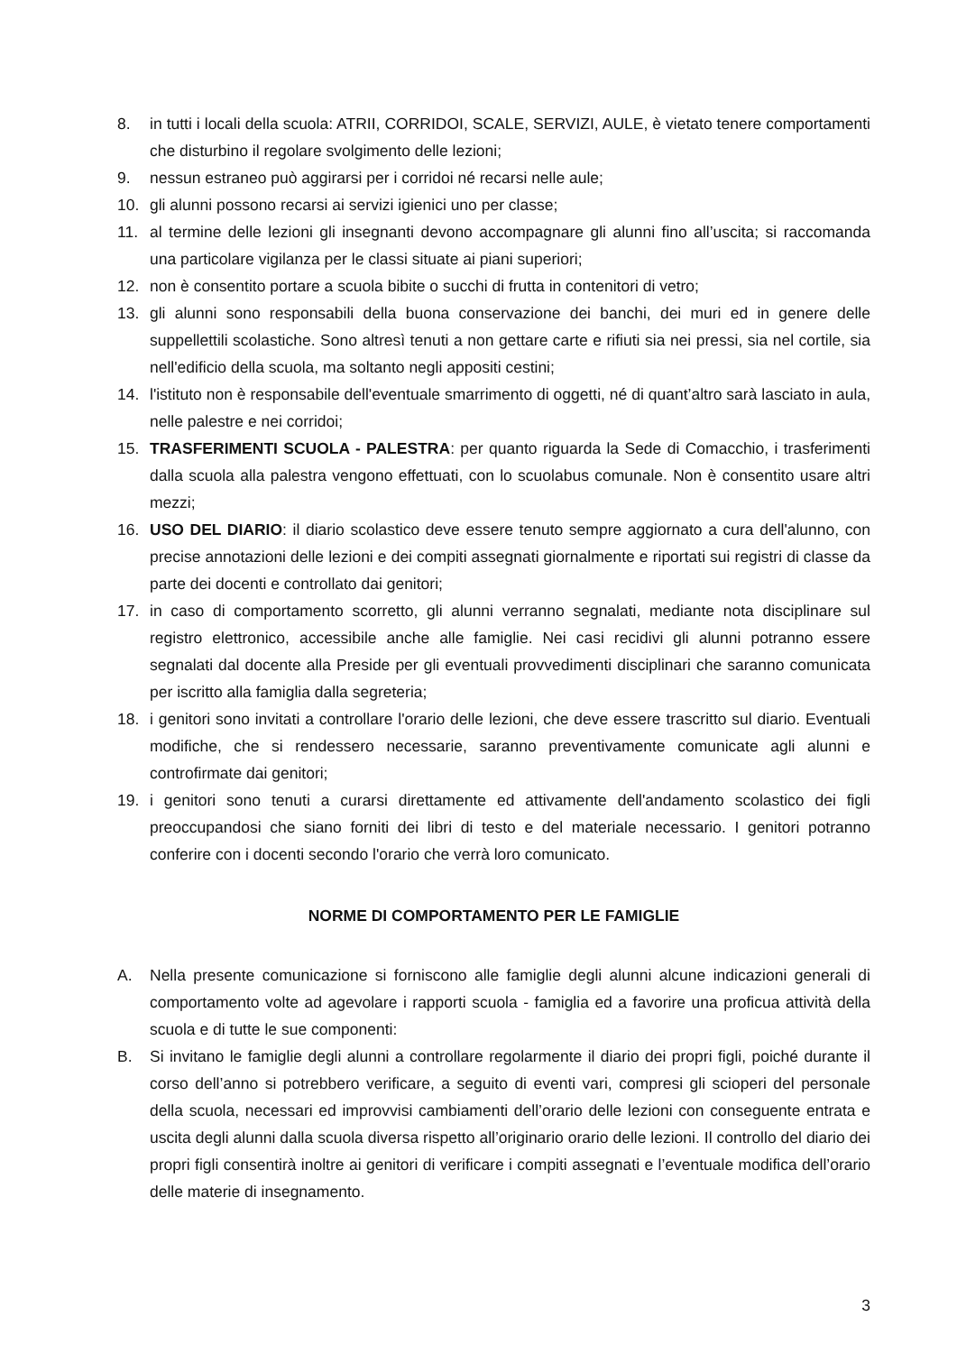8. in tutti i locali della scuola: ATRII, CORRIDOI, SCALE, SERVIZI, AULE, è vietato tenere comportamenti che disturbino il regolare svolgimento delle lezioni;
9. nessun estraneo può aggirarsi per i corridoi né recarsi nelle aule;
10. gli alunni possono recarsi ai servizi igienici uno per classe;
11. al termine delle lezioni gli insegnanti devono accompagnare gli alunni fino all’uscita; si raccomanda una particolare vigilanza per le classi situate ai piani superiori;
12. non è consentito portare a scuola bibite o succhi di frutta in contenitori di vetro;
13. gli alunni sono responsabili della buona conservazione dei banchi, dei muri ed in genere delle suppellettili scolastiche. Sono altresì tenuti a non gettare carte e rifiuti sia nei pressi, sia nel cortile, sia nell'edificio della scuola, ma soltanto negli appositi cestini;
14. l'istituto non è responsabile dell'eventuale smarrimento di oggetti, né di quant’altro sarà lasciato in aula, nelle palestre e nei corridoi;
15. TRASFERIMENTI SCUOLA - PALESTRA: per quanto riguarda la Sede di Comacchio, i trasferimenti dalla scuola alla palestra vengono effettuati, con lo scuolabus comunale. Non è consentito usare altri mezzi;
16. USO DEL DIARIO: il diario scolastico deve essere tenuto sempre aggiornato a cura dell'alunno, con precise annotazioni delle lezioni e dei compiti assegnati giornalmente e riportati sui registri di classe da parte dei docenti e controllato dai genitori;
17. in caso di comportamento scorretto, gli alunni verranno segnalati, mediante nota disciplinare sul registro elettronico, accessibile anche alle famiglie. Nei casi recidivi gli alunni potranno essere segnalati dal docente alla Preside per gli eventuali provvedimenti disciplinari che saranno comunicata per iscritto alla famiglia dalla segreteria;
18. i genitori sono invitati a controllare l'orario delle lezioni, che deve essere trascritto sul diario. Eventuali modifiche, che si rendessero necessarie, saranno preventivamente comunicate agli alunni e controfirmate dai genitori;
19. i genitori sono tenuti a curarsi direttamente ed attivamente dell'andamento scolastico dei figli preoccupandosi che siano forniti dei libri di testo e del materiale necessario. I genitori potranno conferire con i docenti secondo l'orario che verrà loro comunicato.
NORME DI COMPORTAMENTO PER LE FAMIGLIE
A. Nella presente comunicazione si forniscono alle famiglie degli alunni alcune indicazioni generali di comportamento volte ad agevolare i rapporti scuola - famiglia ed a favorire una proficua attività della scuola e di tutte le sue componenti:
B. Si invitano le famiglie degli alunni a controllare regolarmente il diario dei propri figli, poiché durante il corso dell’anno si potrebbero verificare, a seguito di eventi vari, compresi gli scioperi del personale della scuola, necessari ed improvvisi cambiamenti dell’orario delle lezioni con conseguente entrata e uscita degli alunni dalla scuola diversa rispetto all’originario orario delle lezioni. Il controllo del diario dei propri figli consentirà inoltre ai genitori di verificare i compiti assegnati e l’eventuale modifica dell’orario delle materie di insegnamento.
3